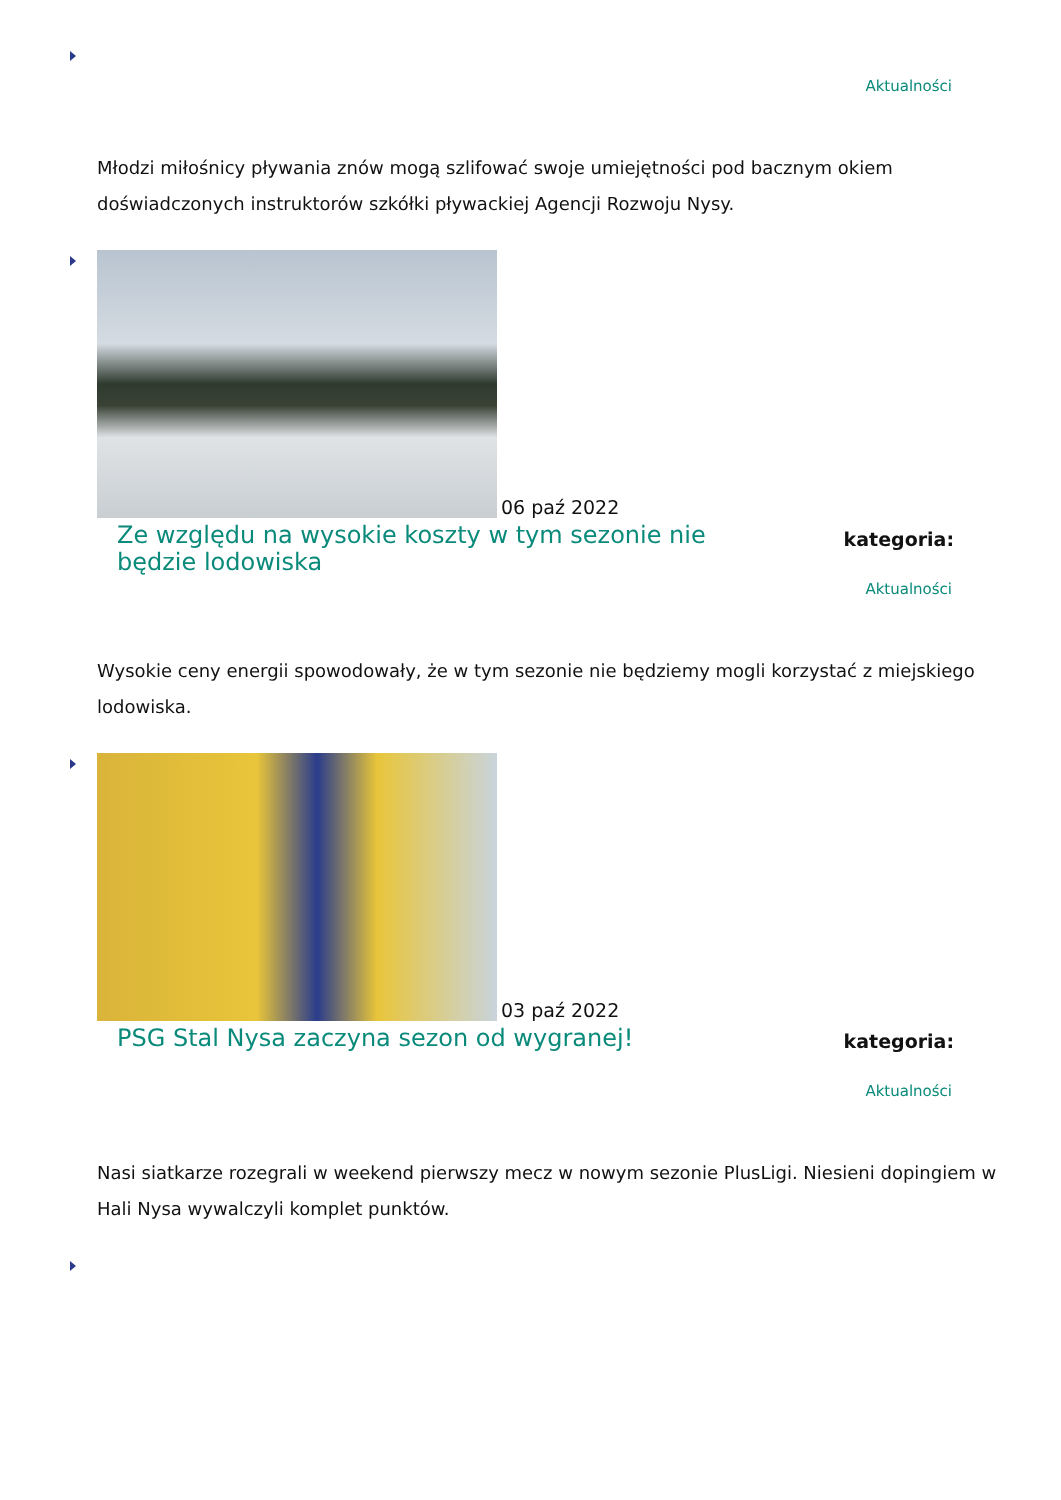Aktualności
Młodzi miłośnicy pływania znów mogą szlifować swoje umiejętności pod bacznym okiem doświadczonych instruktorów szkółki pływackiej Agencji Rozwoju Nysy.
06 paź 2022
Ze względu na wysokie koszty w tym sezonie nie będzie lodowiska
kategoria:
Aktualności
Wysokie ceny energii spowodowały, że w tym sezonie nie będziemy mogli korzystać z miejskiego lodowiska.
03 paź 2022
PSG Stal Nysa zaczyna sezon od wygranej!
kategoria:
Aktualności
Nasi siatkarze rozegrali w weekend pierwszy mecz w nowym sezonie PlusLigi. Niesieni dopingiem w Hali Nysa wywalczyli komplet punktów.